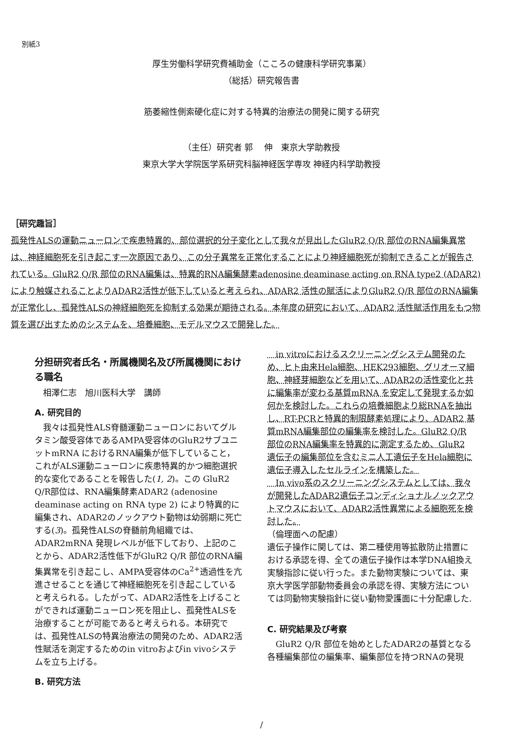別紙3
厚生労働科学研究費補助金（こころの健康科学研究事業）
（総括）研究報告書
筋萎縮性側索硬化症に対する特異的治療法の開発に関する研究
（主任）研究者 郭　 伸　東京大学助教授
東京大学大学院医学系研究科脳神経医学専攻 神経内科学助教授
［研究趣旨］
孤発性ALSの運動ニューロンで疾患特異的、部位選択的分子変化として我々が見出したGluR2 Q/R 部位のRNA編集異常は、神経細胞死を引き起こす一次原因であり、この分子異常を正常化することにより神経細胞死が抑制できることが報告されている。GluR2 Q/R 部位のRNA編集は、特異的RNA編集酵素adenosine deaminase acting on RNA type2 (ADAR2) により触媒されることよりADAR2活性が低下していると考えられ、ADAR2 活性の賦活によりGluR2 Q/R 部位のRNA編集が正常化し、孤発性ALSの神経細胞死を抑制する効果が期待される。本年度の研究において、ADAR2 活性賦活作用をもつ物質を選び出すためのシステムを、培養細胞、モデルマウスで開発した。
分担研究者氏名・所属機関名及び所属機関における職名
　相澤仁志　旭川医科大学　講師
A. 研究目的
　我々は孤発性ALS脊髄運動ニューロンにおいてグルタミン酸受容体であるAMPA受容体のGluR2サブユニットmRNA におけるRNA編集が低下していること，これがALS運動ニューロンに疾患特異的かつ細胞選択的な変化であることを報告した(1, 2)。この GluR2 Q/R部位は、RNA編集酵素ADAR2 (adenosine deaminase acting on RNA type 2) により特異的に編集され、ADAR2のノックアウト動物は幼弱期に死亡する(3)。孤発性ALSの脊髄前角組織では、ADAR2mRNA 発現レベルが低下しており、上記のことから、ADAR2活性低下がGluR2 Q/R 部位のRNA編集異常を引き起こし、AMPA受容体のCa<sup>2+</sup>透過性を亢進させることを通じて神経細胞死を引き起こしていると考えられる。したがって、ADAR2活性を上げることができれば運動ニューロン死を阻止し、孤発性ALSを治療することが可能であると考えられる。本研究では、孤発性ALSの特異治療法の開発のため、ADAR2活性賦活を測定するためのin vitroおよびin vivoシステムを立ち上げる。
B. 研究方法
　in vitroにおけるスクリーニングシステム開発のため、ヒト由来Hela細胞、HEK293細胞、グリオーマ細胞、神経芽細胞などを用いて、ADAR2の活性変化と共に編集率が変わる基質mRNA を安定して発現するか如何かを検討した。これらの培養細胞より総RNAを抽出し、RT-PCRと特異的制限酵素処理により、ADAR2 基質mRNA編集部位の編集率を検討した。GluR2 Q/R 部位のRNA編集率を特異的に測定するため、GluR2 遺伝子の編集部位を含むミニ人工遺伝子をHela細胞に遺伝子導入したセルラインを構築した。
　In vivo系のスクリーニングシステムとしては、我々が開発したADAR2遺伝子コンディショナルノックアウトマウスにおいて、ADAR2活性異常による細胞死を検討した。
（倫理面への配慮）
遺伝子操作に関しては、第二種使用等拡散防止措置における承認を得、全ての遺伝子操作は本学DNA組換え実験指診に従い行った。また動物実験については、東京大学医学部動物委員会の承認を得、実験方法については同動物実験指針に従い動物愛護面に十分配慮した.
C. 研究結果及び考察
　GluR2 Q/R 部位を始めとしたADAR2の基質となる各種編集部位の編集率、編集部位を持つRNAの発現
/